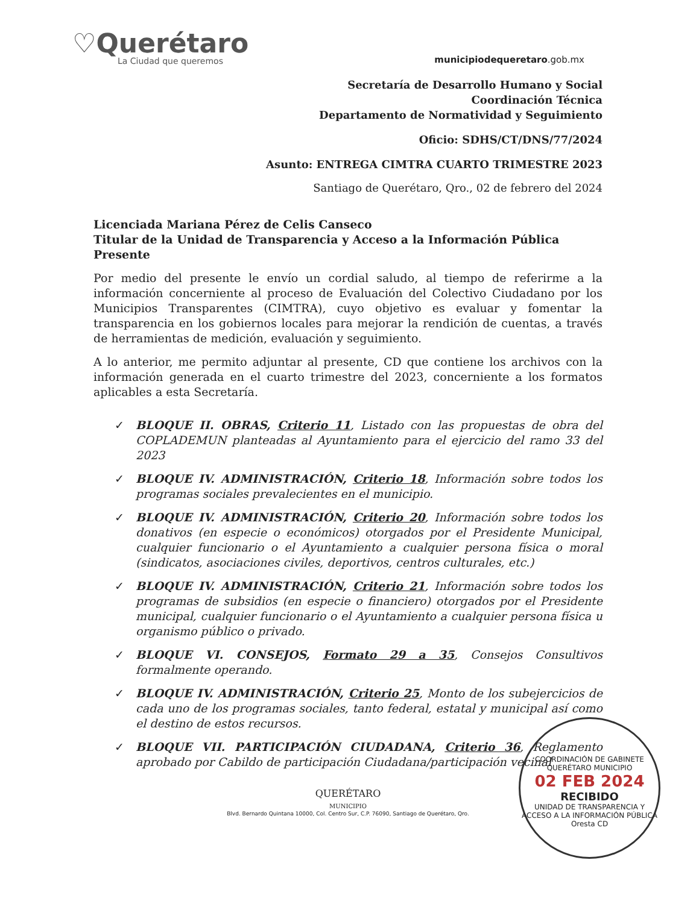♡Querétaro
La Ciudad que queremos
municipiodequeretaro.gob.mx
Secretaría de Desarrollo Humano y Social
Coordinación Técnica
Departamento de Normatividad y Seguimiento
Oficio: SDHS/CT/DNS/77/2024
Asunto: ENTREGA CIMTRA CUARTO TRIMESTRE 2023
Santiago de Querétaro, Qro., 02 de febrero del 2024
Licenciada Mariana Pérez de Celis Canseco
Titular de la Unidad de Transparencia y Acceso a la Información Pública
Presente
Por medio del presente le envío un cordial saludo, al tiempo de referirme a la información concerniente al proceso de Evaluación del Colectivo Ciudadano por los Municipios Transparentes (CIMTRA), cuyo objetivo es evaluar y fomentar la transparencia en los gobiernos locales para mejorar la rendición de cuentas, a través de herramientas de medición, evaluación y seguimiento.
A lo anterior, me permito adjuntar al presente, CD que contiene los archivos con la información generada en el cuarto trimestre del 2023, concerniente a los formatos aplicables a esta Secretaría.
✓ BLOQUE II. OBRAS, Criterio 11, Listado con las propuestas de obra del COPLADEMUN planteadas al Ayuntamiento para el ejercicio del ramo 33 del 2023
✓ BLOQUE IV. ADMINISTRACIÓN, Criterio 18, Información sobre todos los programas sociales prevalecientes en el municipio.
✓ BLOQUE IV. ADMINISTRACIÓN, Criterio 20, Información sobre todos los donativos (en especie o económicos) otorgados por el Presidente Municipal, cualquier funcionario o el Ayuntamiento a cualquier persona física o moral (sindicatos, asociaciones civiles, deportivos, centros culturales, etc.)
✓ BLOQUE IV. ADMINISTRACIÓN, Criterio 21, Información sobre todos los programas de subsidios (en especie o financiero) otorgados por el Presidente municipal, cualquier funcionario o el Ayuntamiento a cualquier persona física u organismo público o privado.
✓ BLOQUE VI. CONSEJOS, Formato 29 a 35, Consejos Consultivos formalmente operando.
✓ BLOQUE IV. ADMINISTRACIÓN, Criterio 25, Monto de los subejercicios de cada uno de los programas sociales, tanto federal, estatal y municipal así como el destino de estos recursos.
✓ BLOQUE VII. PARTICIPACIÓN CIUDADANA, Criterio 36, Reglamento aprobado por Cabildo de participación Ciudadana/participación vecinal
QUERÉTARO
MUNICIPIO
Blvd. Bernardo Quintana 10000, Col. Centro Sur, C.P. 76090, Santiago de Querétaro, Qro.
COORDINACIÓN DE GABINETE
QUERÉTARO MUNICIPIO
02 FEB 2024
RECIBIDO
UNIDAD DE TRANSPARENCIA Y ACCESO A LA INFORMACIÓN PÚBLICA
Oresta CD